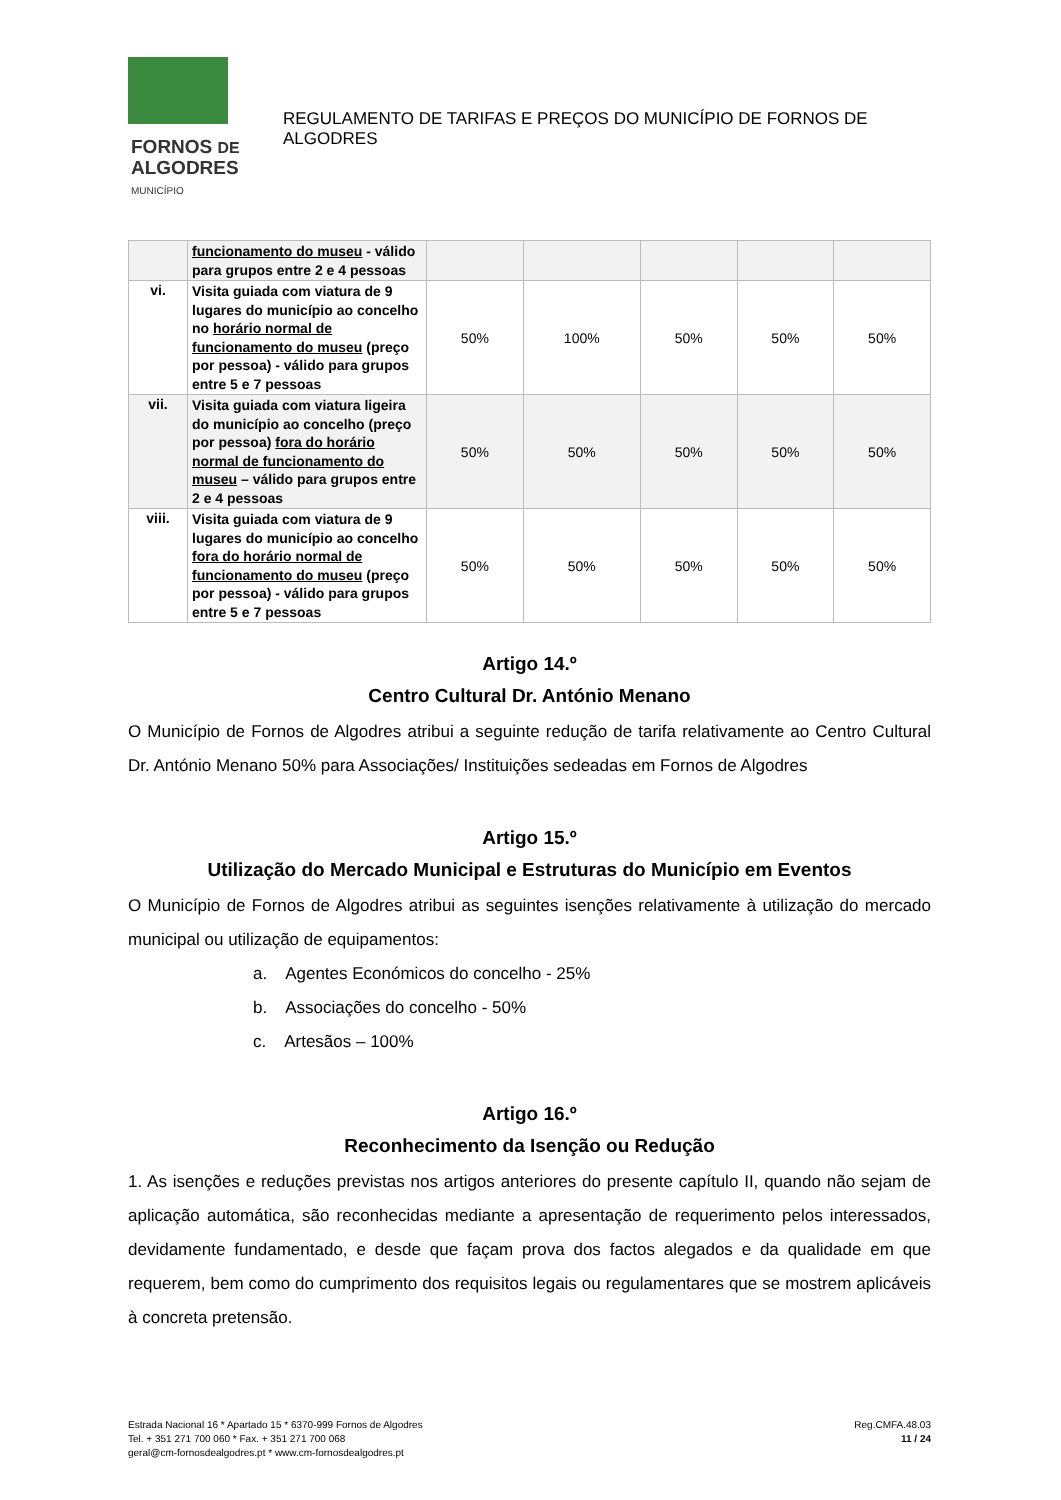FORNOS DE
ALGODRES
MUNICÍPIO
REGULAMENTO DE TARIFAS E PREÇOS DO MUNICÍPIO DE FORNOS DE ALGODRES
| | funcionamento do museu - válido para grupos entre 2 e 4 pessoas | | | | | |
| vi. | Visita guiada com viatura de 9 lugares do município ao concelho no horário normal de funcionamento do museu (preço por pessoa) - válido para grupos entre 5 e 7 pessoas | 50% | 100% | 50% | 50% | 50% |
| vii. | Visita guiada com viatura ligeira do município ao concelho (preço por pessoa) fora do horário normal de funcionamento do museu – válido para grupos entre 2 e 4 pessoas | 50% | 50% | 50% | 50% | 50% |
| viii. | Visita guiada com viatura de 9 lugares do município ao concelho fora do horário normal de funcionamento do museu (preço por pessoa) - válido para grupos entre 5 e 7 pessoas | 50% | 50% | 50% | 50% | 50% |
Artigo 14.º
Centro Cultural Dr. António Menano
O Município de Fornos de Algodres atribui a seguinte redução de tarifa relativamente ao Centro Cultural Dr. António Menano 50% para Associações/ Instituições sedeadas em Fornos de Algodres
Artigo 15.º
Utilização do Mercado Municipal e Estruturas do Município em Eventos
O Município de Fornos de Algodres atribui as seguintes isenções relativamente à utilização do mercado municipal ou utilização de equipamentos:
a. Agentes Económicos do concelho - 25%
b. Associações do concelho - 50%
c. Artesãos – 100%
Artigo 16.º
Reconhecimento da Isenção ou Redução
1. As isenções e reduções previstas nos artigos anteriores do presente capítulo II, quando não sejam de aplicação automática, são reconhecidas mediante a apresentação de requerimento pelos interessados, devidamente fundamentado, e desde que façam prova dos factos alegados e da qualidade em que requerem, bem como do cumprimento dos requisitos legais ou regulamentares que se mostrem aplicáveis à concreta pretensão.
Estrada Nacional 16 * Apartado 15 * 6370-999 Fornos de Algodres
Tel. + 351 271 700 060 * Fax. + 351 271 700 068
geral@cm-fornosdealgodres.pt * www.cm-fornosdealgodres.pt
Reg.CMFA.48.03
11 / 24